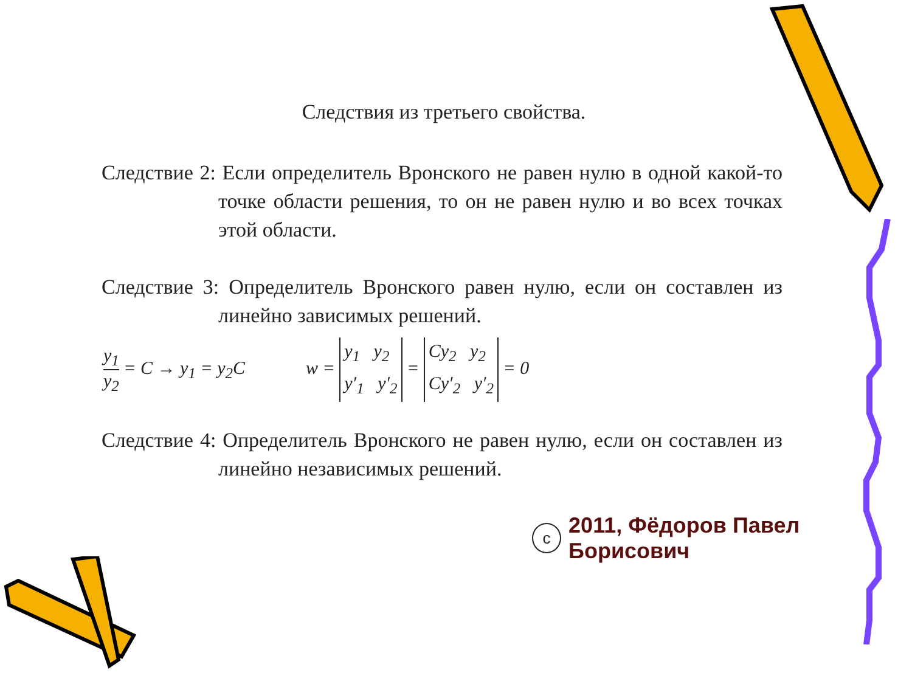Следствия из третьего свойства.
Следствие 2: Если определитель Вронского не равен нулю в одной какой-то точке области решения, то он не равен нулю и во всех точках этой области.
Следствие 3: Определитель Вронского равен нулю, если он составлен из линейно зависимых решений.
y<sub>1</sub> y<sub>2</sub> = C → y<sub>1</sub> = y<sub>2</sub>C w = y<sub>1</sub> y<sub>2</sub>
y′<sub>1</sub> y′<sub>2</sub> = Cy<sub>2</sub> y<sub>2</sub>
Cy′<sub>2</sub> y′<sub>2</sub> = 0
Следствие 4: Определитель Вронского не равен нулю, если он составлен из линейно независимых решений.
c
2011, Фёдоров Павел Борисович